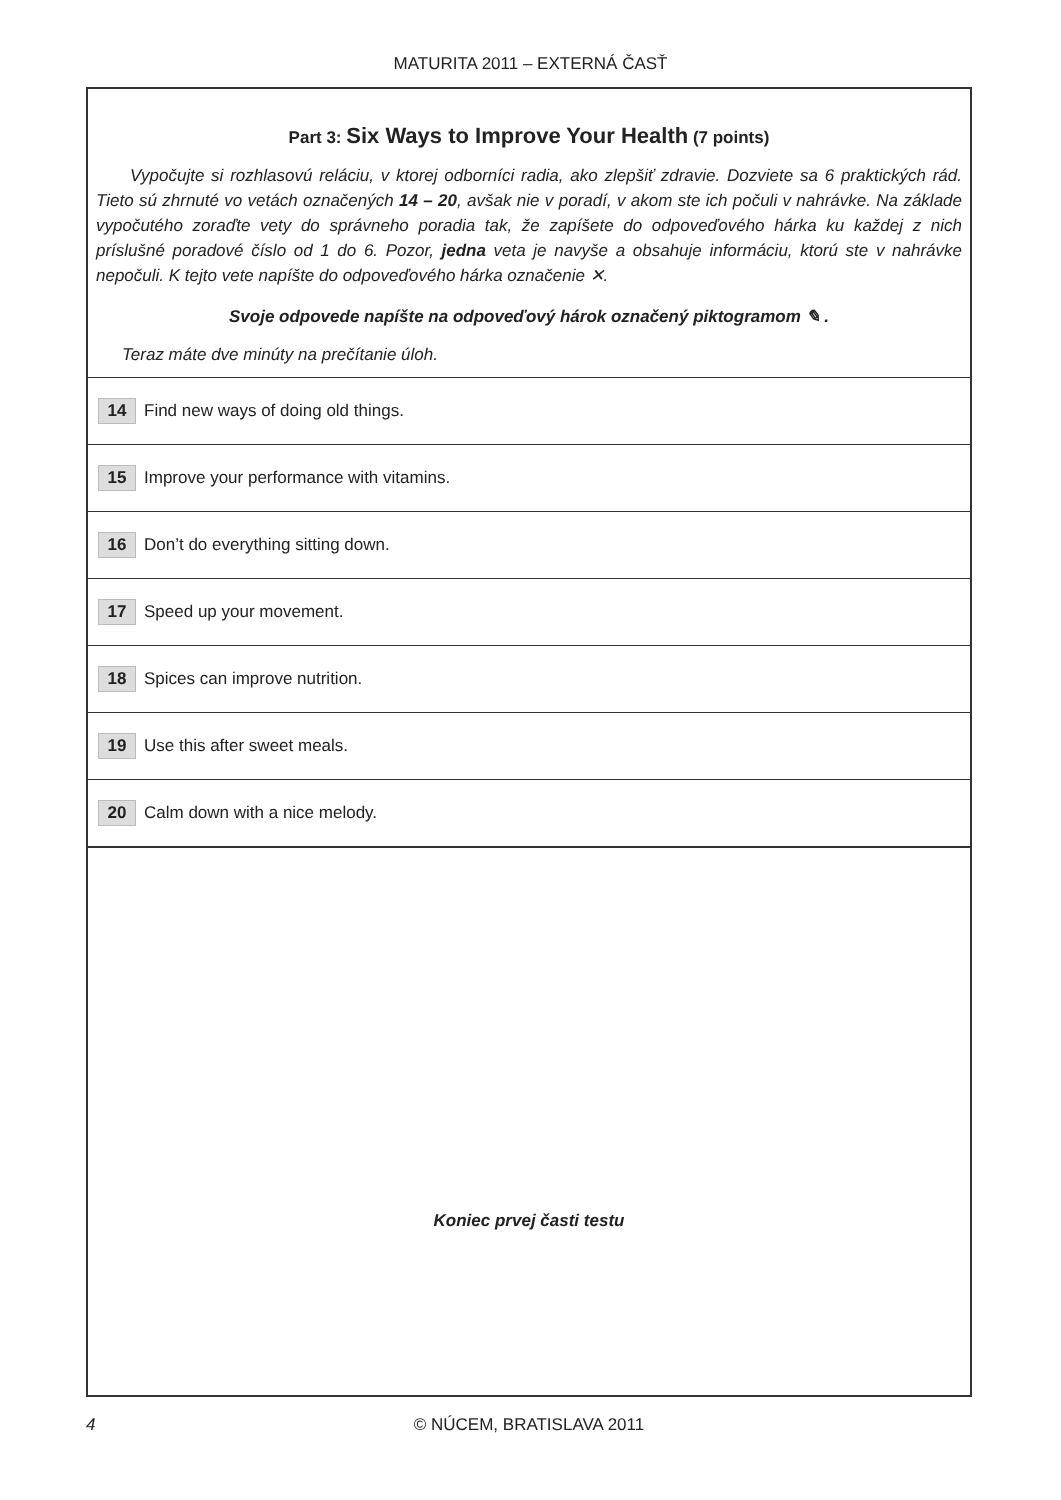MATURITA 2011 – EXTERNÁ ČASŤ
Part 3: Six Ways to Improve Your Health (7 points)
Vypočujte si rozhlasovú reláciu, v ktorej odborníci radia, ako zlepšiť zdravie. Dozviete sa 6 praktických rád. Tieto sú zhrnuté vo vetách označených 14 – 20, avšak nie v poradí, v akom ste ich počuli v nahrávke. Na základe vypočutého zoraďte vety do správneho poradia tak, že zapíšete do odpoveďového hárka ku každej z nich príslušné poradové číslo od 1 do 6. Pozor, jedna veta je navyše a obsahuje informáciu, ktorú ste v nahrávke nepočuli. K tejto vete napíšte do odpoveďového hárka označenie ✕.
Svoje odpovede napíšte na odpoveďový hárok označený piktogramom ✎ .
Teraz máte dve minúty na prečítanie úloh.
14 Find new ways of doing old things.
15 Improve your performance with vitamins.
16 Don’t do everything sitting down.
17 Speed up your movement.
18 Spices can improve nutrition.
19 Use this after sweet meals.
20 Calm down with a nice melody.
Koniec prvej časti testu
4 © NÚCEM, BRATISLAVA 2011